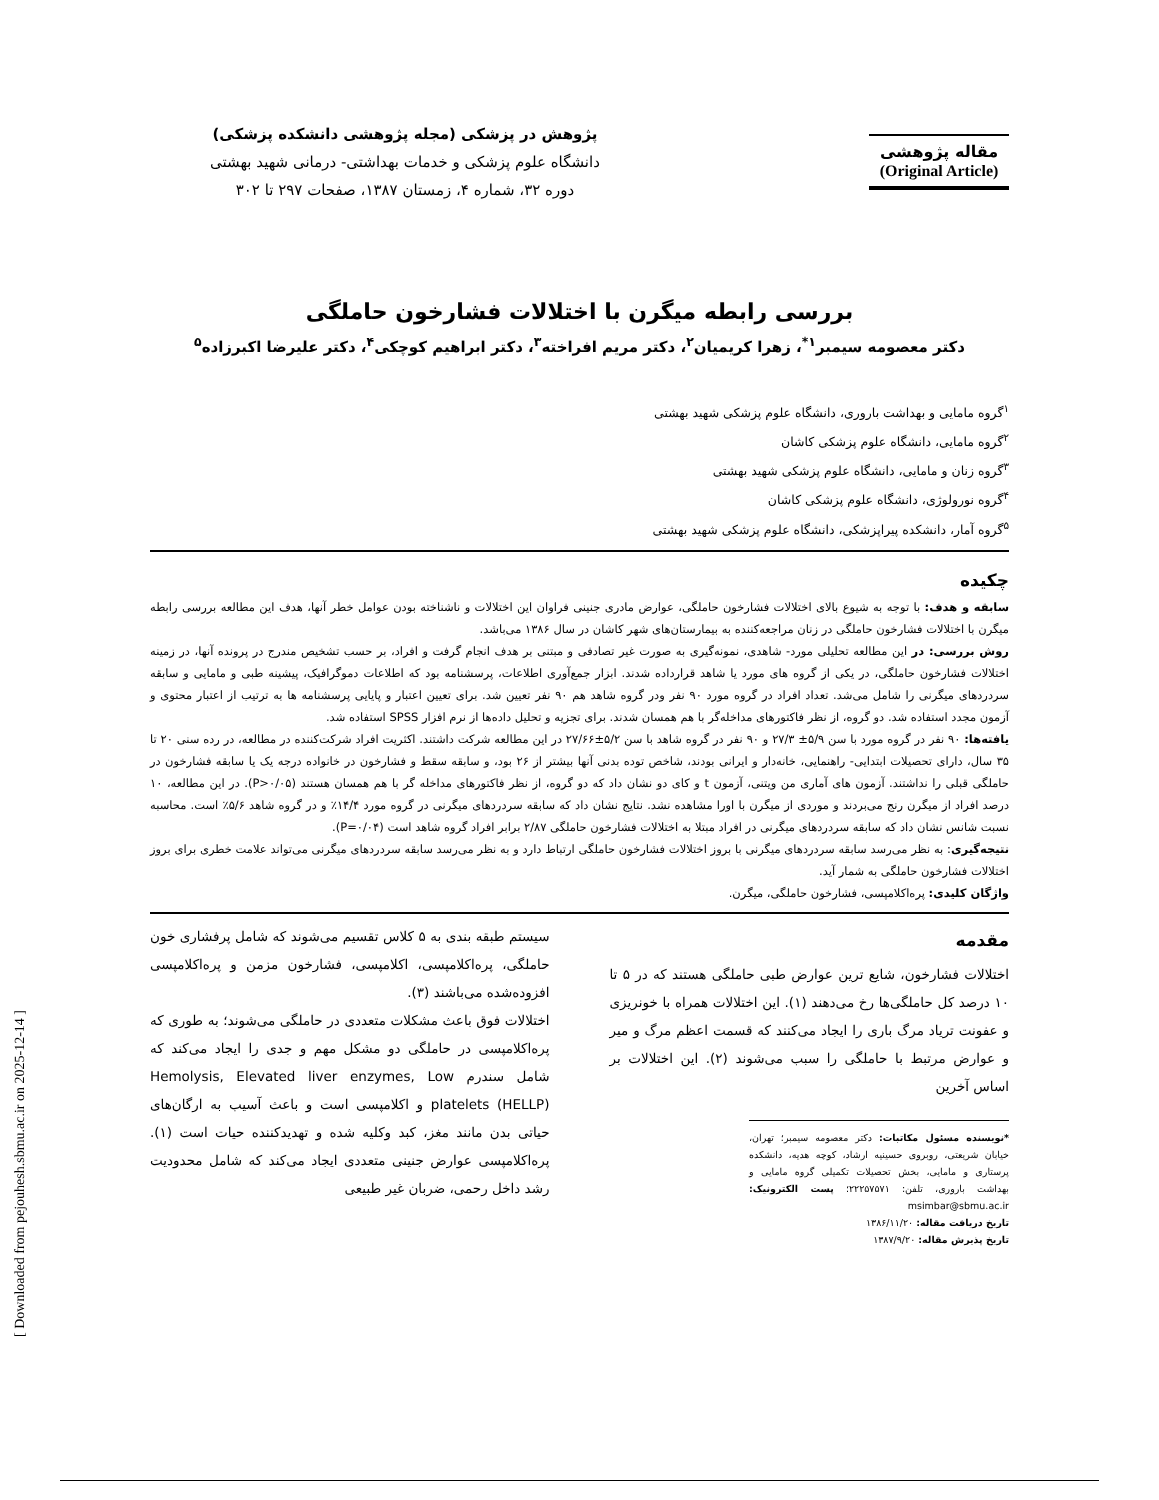مقاله پژوهشی
(Original Article)
پژوهش در پزشکی (مجله پژوهشی دانشکده پزشکی)
دانشگاه علوم پزشکی و خدمات بهداشتی- درمانی شهید بهشتی
دوره ۳۲، شماره ۴، زمستان ۱۳۸۷، صفحات ۲۹۷ تا ۳۰۲
بررسی رابطه میگرن با اختلالات فشارخون حاملگی
دکتر معصومه سیمبر<sup>۱*</sup>، زهرا کریمیان<sup>۲</sup>، دکتر مریم افراخته<sup>۳</sup>، دکتر ابراهیم کوچکی<sup>۴</sup>، دکتر علیرضا اکبرزاده<sup>۵</sup>
<sup>۱</sup> گروه مامایی و بهداشت باروری، دانشگاه علوم پزشکی شهید بهشتی
<sup>۲</sup> گروه مامایی، دانشگاه علوم پزشکی کاشان
<sup>۳</sup> گروه زنان و مامایی، دانشگاه علوم پزشکی شهید بهشتی
<sup>۴</sup> گروه نورولوژی، دانشگاه علوم پزشکی کاشان
<sup>۵</sup> گروه آمار، دانشکده پیراپزشکی، دانشگاه علوم پزشکی شهید بهشتی
چکیده
سابقه و هدف: با توجه به شیوع بالای اختلالات فشارخون حاملگی، عوارض مادری جنینی فراوان این اختلالات و ناشناخته بودن عوامل خطر آنها، هدف این مطالعه بررسی رابطه میگرن با اختلالات فشارخون حاملگی در زنان مراجعه‌کننده به بیمارستان‌های شهر کاشان در سال ۱۳۸۶ می‌باشد.
روش بررسی: در این مطالعه تحلیلی مورد- شاهدی، نمونه‌گیری به صورت غیر تصادفی و مبتنی بر هدف انجام گرفت و افراد، بر حسب تشخیص مندرج در پرونده آنها، در زمینه اختلالات فشارخون حاملگی، در یکی از گروه های مورد یا شاهد قرارداده شدند. ابزار جمع‌آوری اطلاعات، پرسشنامه بود که اطلاعات دموگرافیک، پیشینه طبی و مامایی و سابقه سردردهای میگرنی را شامل می‌شد. تعداد افراد در گروه مورد ۹۰ نفر ودر گروه شاهد هم ۹۰ نفر تعیین شد. برای تعیین اعتبار و پایایی پرسشنامه ها به ترتیب از اعتبار محتوی و آزمون مجدد استفاده شد. دو گروه، از نظر فاکتورهای مداخله‌گر با هم همسان شدند. برای تجزیه و تحلیل داده‌ها از نرم افزار SPSS استفاده شد.
یافته‌ها: ۹۰ نفر در گروه مورد با سن ۵/۹± ۲۷/۳ و ۹۰ نفر در گروه شاهد با سن ۵/۲±۲۷/۶۶ در این مطالعه شرکت داشتند. اکثریت افراد شرکت‌کننده در مطالعه، در رده سنی ۲۰ تا ۳۵ سال، دارای تحصیلات ابتدایی- راهنمایی، خانه‌دار و ایرانی بودند، شاخص توده بدنی آنها بیشتر از ۲۶ بود، و سابقه سقط و فشارخون در خانواده درجه یک یا سابقه فشارخون در حاملگی قبلی را نداشتند. آزمون های آماری من ویتنی، آزمون t و کای دو نشان داد که دو گروه، از نظر فاکتورهای مداخله گر با هم همسان هستند (P>۰/۰۵). در این مطالعه، ۱۰ درصد افراد از میگرن رنج می‌بردند و موردی از میگرن با اورا مشاهده نشد. نتایج نشان داد که سابقه سردردهای میگرنی در گروه مورد ۱۴/۴٪ و در گروه شاهد ۵/۶٪ است. محاسبه نسبت شانس نشان داد که سابقه سردردهای میگرنی در افراد مبتلا به اختلالات فشارخون حاملگی ۲/۸۷ برابر افراد گروه شاهد است (P=۰/۰۴).
نتیجه‌گیری: به نظر می‌رسد سابقه سردردهای میگرنی با بروز اختلالات فشارخون حاملگی ارتباط دارد و به نظر می‌رسد سابقه سردردهای میگرنی می‌تواند علامت خطری برای بروز اختلالات فشارخون حاملگی به شمار آید.
واژگان کلیدی: پره‌اکلامپسی، فشارخون حاملگی، میگرن.
مقدمه
اختلالات فشارخون، شایع ترین عوارض طبی حاملگی هستند که در ۵ تا ۱۰ درصد کل حاملگی‌ها رخ می‌دهند (۱). این اختلالات همراه با خونریزی و عفونت ترياد مرگ باری را ایجاد می‌کنند که قسمت اعظم مرگ و میر و عوارض مرتبط با حاملگی را سبب می‌شوند (۲). این اختلالات بر اساس آخرین
*نویسنده مسئول مکاتبات: دکتر معصومه سیمبر؛ تهران، خیابان شریعتی، روبروی حسینیه ارشاد، کوچه هدیه، دانشکده پرستاری و مامایی، بخش تحصیلات تکمیلی گروه مامایی و بهداشت باروری، تلفن: ۲۲۲۵۷۵۷۱؛ پست الکترونیک: msimbar@sbmu.ac.ir
تاریخ دریافت مقاله: ۱۳۸۶/۱۱/۲۰
تاریخ پذیرش مقاله: ۱۳۸۷/۹/۲۰
سیستم طبقه بندی به ۵ کلاس تقسیم می‌شوند که شامل پرفشاری خون حاملگی، پره‌اکلامپسی، اکلامپسی، فشارخون مزمن و پره‌اکلامپسی افزوده‌شده می‌باشند (۳).
اختلالات فوق باعث مشکلات متعددی در حاملگی می‌شوند؛ به طوری که پره‌اکلامپسی در حاملگی دو مشکل مهم و جدی را ایجاد می‌کند که شامل سندرم Hemolysis, Elevated liver enzymes, Low platelets (HELLP) و اکلامپسی است و باعث آسیب به ارگان‌های حیاتی بدن مانند مغز، کبد وکلیه شده و تهدیدکننده حیات است (۱). پره‌اکلامپسی عوارض جنینی متعددی ایجاد می‌کند که شامل محدودیت رشد داخل رحمی، ضربان غیر طبیعی
[ Downloaded from pejouhesh.sbmu.ac.ir on 2025-12-14 ]